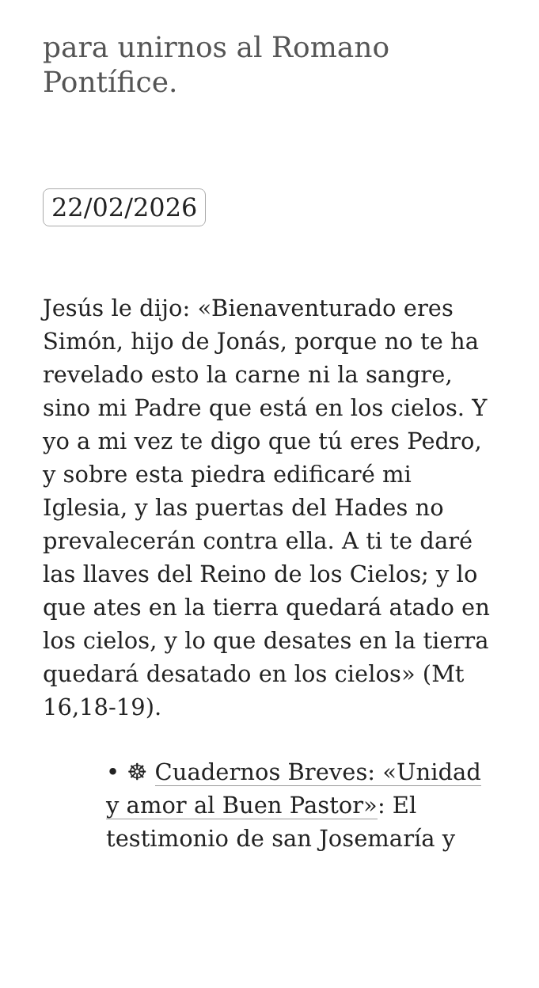para unirnos al Romano Pontífice.
22/02/2026
Jesús le dijo: «Bienaventurado eres Simón, hijo de Jonás, porque no te ha revelado esto la carne ni la sangre, sino mi Padre que está en los cielos. Y yo a mi vez te digo que tú eres Pedro, y sobre esta piedra edificaré mi Iglesia, y las puertas del Hades no prevalecerán contra ella. A ti te daré las llaves del Reino de los Cielos; y lo que ates en la tierra quedará atado en los cielos, y lo que desates en la tierra quedará desatado en los cielos» (Mt 16,18-19).
• ☸ Cuadernos Breves: «Unidad y amor al Buen Pastor»: El testimonio de san Josemaría y